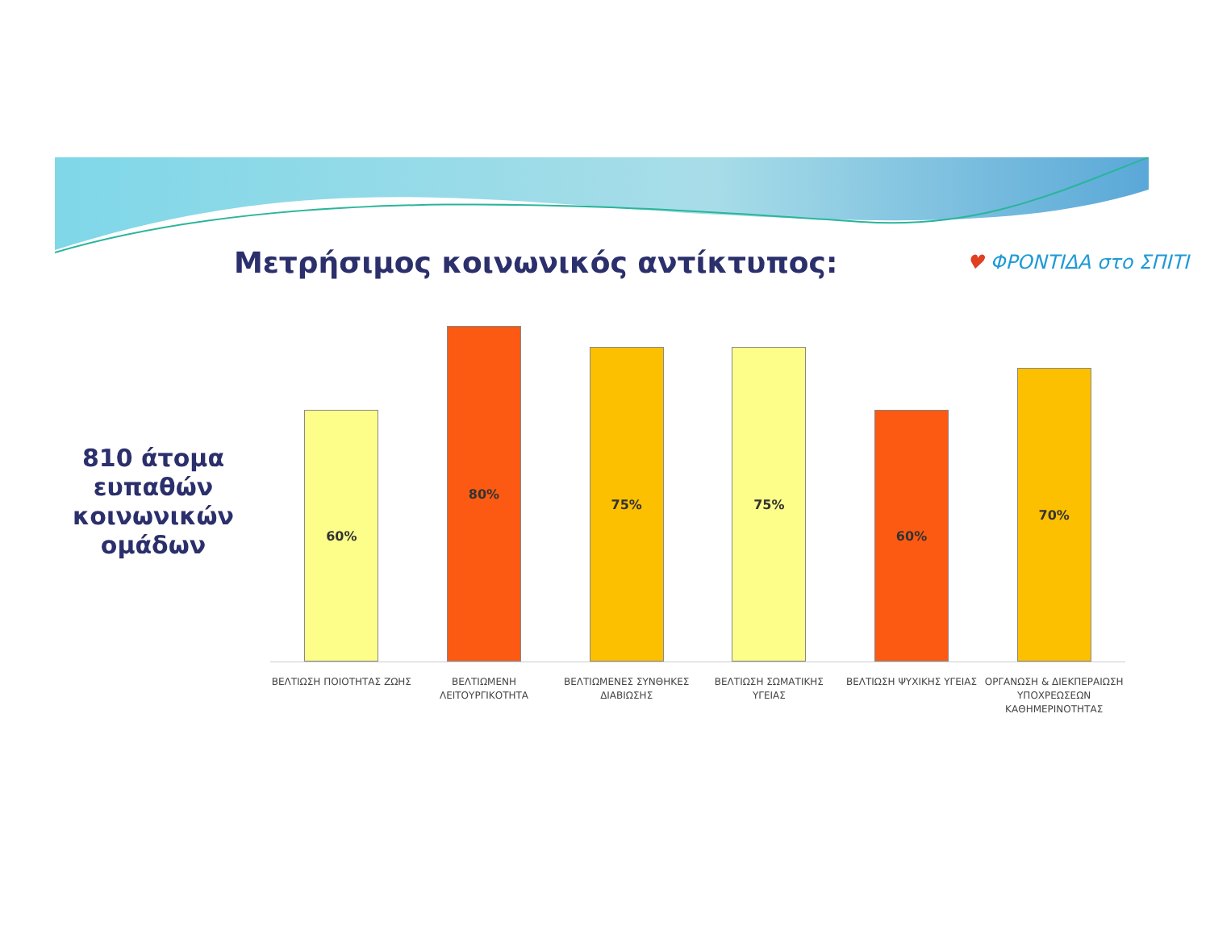Μετρήσιμος κοινωνικός αντίκτυπος:
♥ ΦΡΟΝΤΙΔΑ στο ΣΠΙΤΙ
810 άτομα ευπαθών κοινωνικών ομάδων
60%
80%
75%
75%
60%
70%
ΒΕΛΤΙΩΣΗ ΠΟΙΟΤΗΤΑΣ ΖΩΗΣ ΒΕΛΤΙΩΜΕΝΗ ΛΕΙΤΟΥΡΓΙΚΟΤΗΤΑ ΒΕΛΤΙΩΜΕΝΕΣ ΣΥΝΘΗΚΕΣ ΔΙΑΒΙΩΣΗΣ ΒΕΛΤΙΩΣΗ ΣΩΜΑΤΙΚΗΣ ΥΓΕΙΑΣ ΒΕΛΤΙΩΣΗ ΨΥΧΙΚΗΣ ΥΓΕΙΑΣ ΟΡΓΑΝΩΣΗ & ΔΙΕΚΠΕΡΑΙΩΣΗ ΥΠΟΧΡΕΩΣΕΩΝ ΚΑΘΗΜΕΡΙΝΟΤΗΤΑΣ